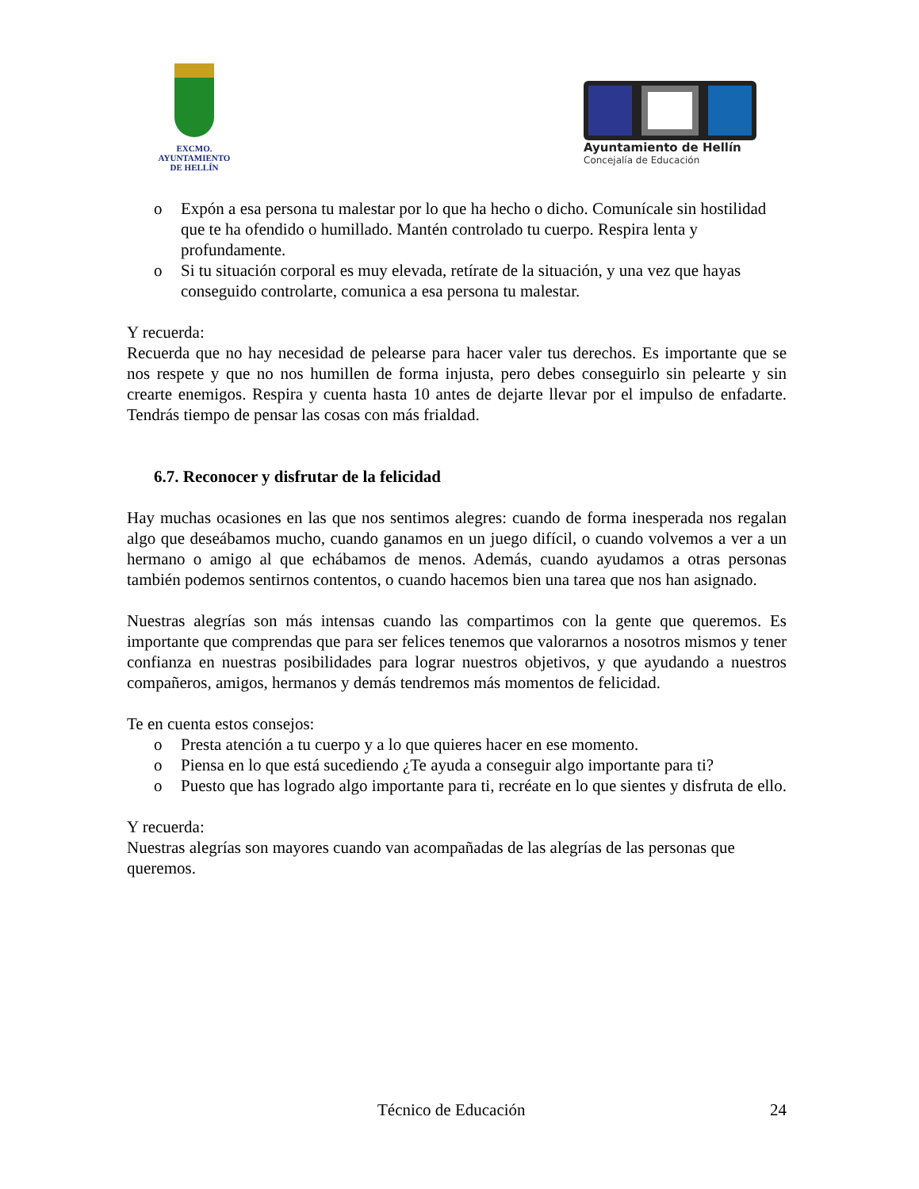EXCMO. AYUNTAMIENTO
DE HELLÍN
Ayuntamiento de Hellín
Concejalía de Educación
o Expón a esa persona tu malestar por lo que ha hecho o dicho. Comunícale sin hostilidad que te ha ofendido o humillado. Mantén controlado tu cuerpo. Respira lenta y profundamente.
o Si tu situación corporal es muy elevada, retírate de la situación, y una vez que hayas conseguido controlarte, comunica a esa persona tu malestar.
Y recuerda:
Recuerda que no hay necesidad de pelearse para hacer valer tus derechos. Es importante que se nos respete y que no nos humillen de forma injusta, pero debes conseguirlo sin pelearte y sin crearte enemigos. Respira y cuenta hasta 10 antes de dejarte llevar por el impulso de enfadarte. Tendrás tiempo de pensar las cosas con más frialdad.
6.7. Reconocer y disfrutar de la felicidad
Hay muchas ocasiones en las que nos sentimos alegres: cuando de forma inesperada nos regalan algo que deseábamos mucho, cuando ganamos en un juego difícil, o cuando volvemos a ver a un hermano o amigo al que echábamos de menos. Además, cuando ayudamos a otras personas también podemos sentirnos contentos, o cuando hacemos bien una tarea que nos han asignado.
Nuestras alegrías son más intensas cuando las compartimos con la gente que queremos. Es importante que comprendas que para ser felices tenemos que valorarnos a nosotros mismos y tener confianza en nuestras posibilidades para lograr nuestros objetivos, y que ayudando a nuestros compañeros, amigos, hermanos y demás tendremos más momentos de felicidad.
Te en cuenta estos consejos:
o Presta atención a tu cuerpo y a lo que quieres hacer en ese momento.
o Piensa en lo que está sucediendo ¿Te ayuda a conseguir algo importante para ti?
o Puesto que has logrado algo importante para ti, recréate en lo que sientes y disfruta de ello.
Y recuerda:
Nuestras alegrías son mayores cuando van acompañadas de las alegrías de las personas que queremos.
Técnico de Educación 24